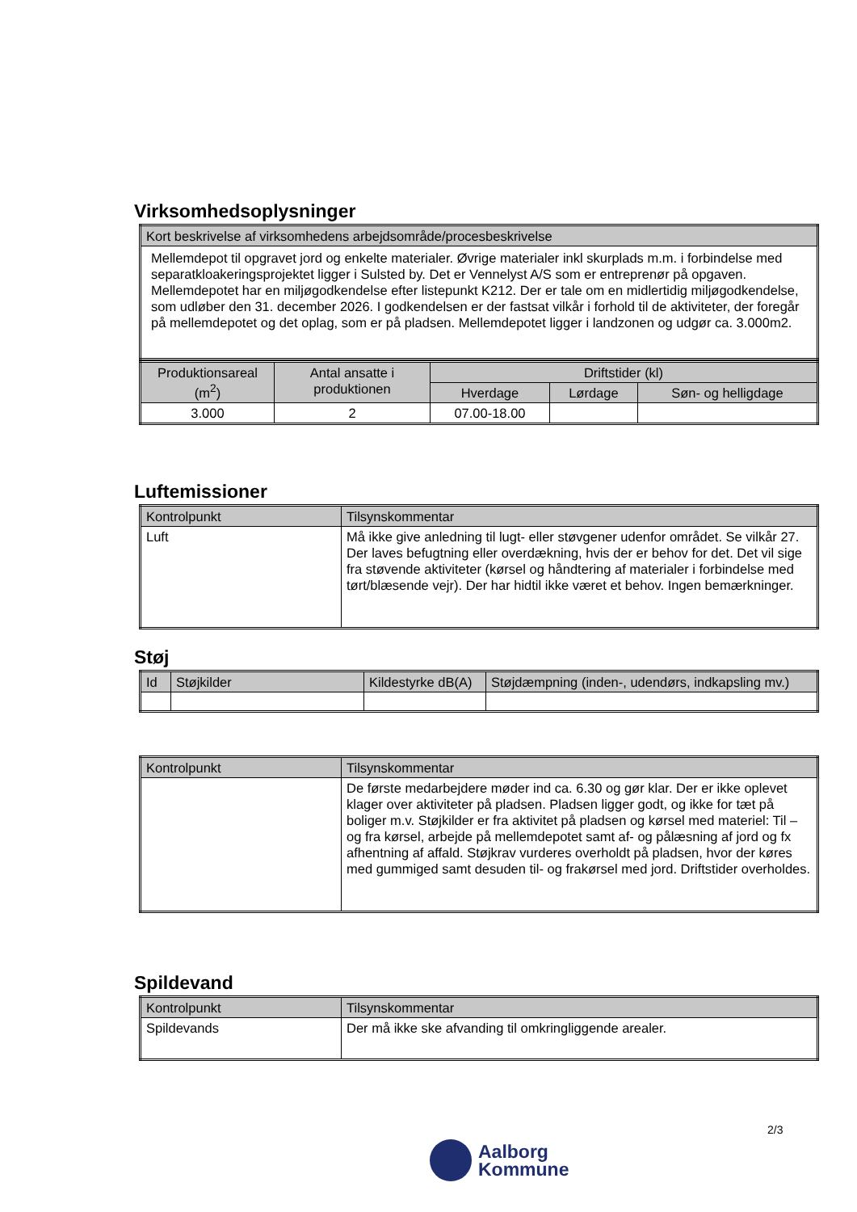Virksomhedsoplysninger
| Kort beskrivelse af virksomhedens arbejdsområde/procesbeskrivelse |
| --- |
| Mellemdepot til opgravet jord og enkelte materialer. Øvrige materialer inkl skurplads m.m. i forbindelse med separatkloakeringsprojektet ligger i Sulsted by. Det er Vennelyst A/S som er entreprenør på opgaven. Mellemdepotet har en miljøgodkendelse efter listepunkt K212. Der er tale om en midlertidig miljøgodkendelse, som udløber den 31. december 2026. I godkendelsen er der fastsat vilkår i forhold til de aktiviteter, der foregår på mellemdepotet og det oplag, som er på pladsen. Mellemdepotet ligger i landzonen og udgør ca. 3.000m2. |
| Produktionsareal (m<sup>2</sup>) | Antal ansatte i produktionen | Driftstider (kl) | | |
| --- | --- | --- | --- | --- |
| | | Hverdage | Lørdage | Søn- og helligdage |
| 3.000 | 2 | 07.00-18.00 | | |
Luftemissioner
| Kontrolpunkt | Tilsynskommentar |
| --- | --- |
| Luft | Må ikke give anledning til lugt- eller støvgener udenfor området. Se vilkår 27. Der laves befugtning eller overdækning, hvis der er behov for det. Det vil sige fra støvende aktiviteter (kørsel og håndtering af materialer i forbindelse med tørt/blæsende vejr). Der har hidtil ikke været et behov. Ingen bemærkninger. |
Støj
| Id | Støjkilder | Kildestyrke dB(A) | Støjdæmpning (inden-, udendørs, indkapsling mv.) |
| --- | --- | --- | --- |
| Kontrolpunkt | Tilsynskommentar |
| --- | --- |
| | De første medarbejdere møder ind ca. 6.30 og gør klar. Der er ikke oplevet klager over aktiviteter på pladsen. Pladsen ligger godt, og ikke for tæt på boliger m.v. Støjkilder er fra aktivitet på pladsen og kørsel med materiel: Til – og fra kørsel, arbejde på mellemdepotet samt af- og pålæsning af jord og fx afhentning af affald. Støjkrav vurderes overholdt på pladsen, hvor der køres med gummiged samt desuden til- og frakørsel med jord. Driftstider overholdes. |
Spildevand
| Kontrolpunkt | Tilsynskommentar |
| --- | --- |
| Spildevands | Der må ikke ske afvanding til omkringliggende arealer. |
2/3
Aalborg
Kommune